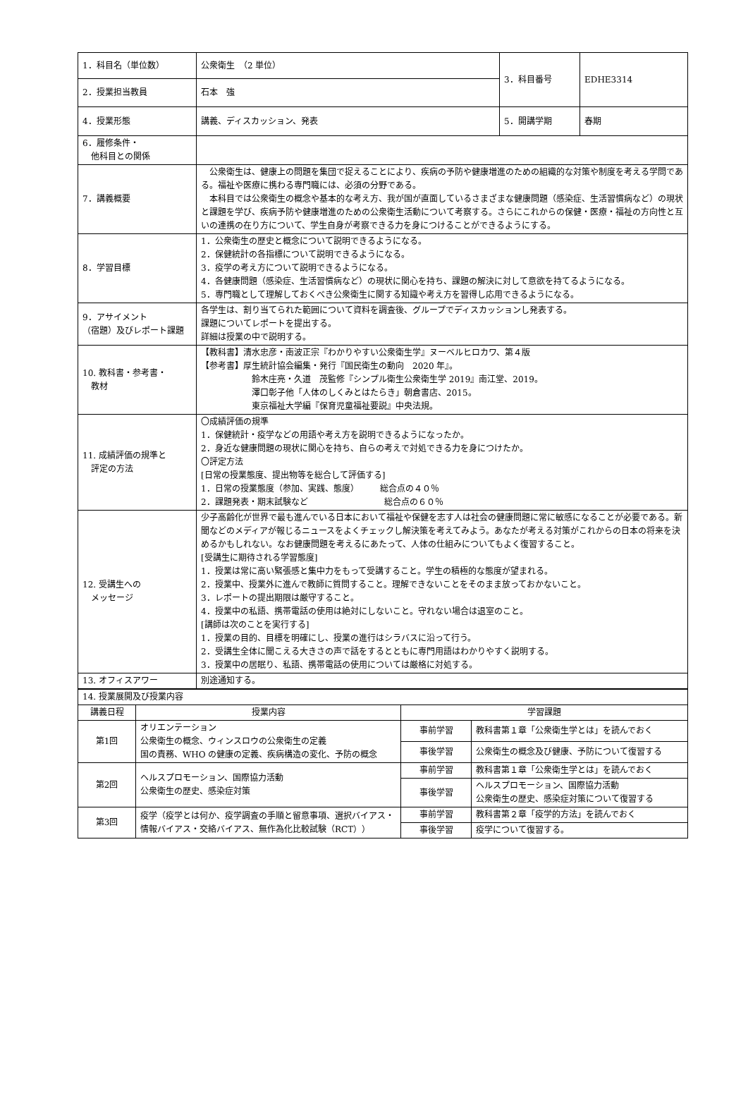| 1．科目名（単位数） | 公衆衛生 （2 単位） | 3．科目番号 | EDHE3314 |
| 2．授業担当教員 | 石本 強 | | |
| 4．授業形態 | 講義、ディスカッション、発表 | 5．開講学期 | 春期 |
| 6．履修条件・ 他科目との関係 | | | |
| 7．講義概要 | 公衆衛生は、健康上の問題を集団で捉えることにより、疾病の予防や健康増進のための組織的な対策や制度を考える学問である。福祉や医療に携わる専門職には、必須の分野である。 本科目では公衆衛生の概念や基本的な考え方、我が国が直面しているさまざまな健康問題（感染症、生活習慣病など）の現状と課題を学び、疾病予防や健康増進のための公衆衛生活動について考察する。さらにこれからの保健・医療・福祉の方向性と互いの連携の在り方について、学生自身が考察できる力を身につけることができるようにする。 | | |
| 8．学習目標 | 1．公衆衛生の歴史と概念について説明できるようになる。 2．保健統計の各指標について説明できるようになる。 3．疫学の考え方について説明できるようになる。 4．各健康問題（感染症、生活習慣病など）の現状に関心を持ち、課題の解決に対して意欲を持てるようになる。 5．専門職として理解しておくべき公衆衛生に関する知識や考え方を習得し応用できるようになる。 | | |
| 9．アサイメント （宿題）及びレポート課題 | 各学生は、割り当てられた範囲について資料を調査後、グループでディスカッションし発表する。 課題についてレポートを提出する。 詳細は授業の中で説明する。 | | |
| 10. 教科書・参考書・ 教材 | 【教科書】清水忠彦・南波正宗『わかりやすい公衆衛生学』ヌーベルヒロカワ、第４版 【参考書】厚生統計協会編集・発行『国民衛生の動向 2020 年』。 鈴木庄亮・久道 茂監修『シンプル衛生公衆衛生学 2019』南江堂、2019。 澤口彰子他「人体のしくみとはたらき」朝倉書店、2015。 東京福祉大学編『保育児童福祉要説』中央法規。 | | |
| 11. 成績評価の規準と 評定の方法 | 〇成績評価の規準 1．保健統計・疫学などの用語や考え方を説明できるようになったか。 2．身近な健康問題の現状に関心を持ち、自らの考えで対処できる力を身につけたか。 〇評定方法 [日常の授業態度、提出物等を総合して評価する] 1．日常の授業態度（参加、実践、態度） 総合点の４０％ 2．課題発表・期末試験など 総合点の６０％ | | |
| 12. 受講生への メッセージ | 少子高齢化が世界で最も進んでいる日本において福祉や保健を志す人は社会の健康問題に常に敏感になることが必要である。新聞などのメディアが報じるニュースをよくチェックし解決策を考えてみよう。あなたが考える対策がこれからの日本の将来を決めるかもしれない。なお健康問題を考えるにあたって、人体の仕組みについてもよく復習すること。 [受講生に期待される学習態度] 1．授業は常に高い緊張感と集中力をもって受講すること。学生の積極的な態度が望まれる。 2．授業中、授業外に進んで教師に質問すること。理解できないことをそのまま放っておかないこと。 3．レポートの提出期限は厳守すること。 4．授業中の私語、携帯電話の使用は絶対にしないこと。守れない場合は退室のこと。 [講師は次のことを実行する] 1．授業の目的、目標を明確にし、授業の進行はシラバスに沿って行う。 2．受講生全体に聞こえる大きさの声で話をするとともに専門用語はわかりやすく説明する。 3．授業中の居眠り、私語、携帯電話の使用については厳格に対処する。 | | |
| 13. オフィスアワー | 別途通知する。 | | |
| 14. 授業展開及び授業内容 | | | |
| 講義日程 | 授業内容 | 学習課題 | |
| 第1回 | オリエンテーション 公衆衛生の概念、ウィンスロウの公衆衛生の定義 国の責務、WHO の健康の定義、疾病構造の変化、予防の概念 | 事前学習 | 教科書第１章「公衆衛生学とは」を読んでおく |
| | | 事後学習 | 公衆衛生の概念及び健康、予防について復習する |
| 第2回 | ヘルスプロモーション、国際協力活動 公衆衛生の歴史、感染症対策 | 事前学習 | 教科書第１章「公衆衛生学とは」を読んでおく |
| | | 事後学習 | ヘルスプロモーション、国際協力活動 公衆衛生の歴史、感染症対策について復習する |
| 第3回 | 疫学（疫学とは何か、疫学調査の手順と留意事項、選択バイアス・情報バイアス・交絡バイアス、無作為化比較試験（RCT）） | 事前学習 | 教科書第２章「疫学的方法」を読んでおく |
| | | 事後学習 | 疫学について復習する。 |